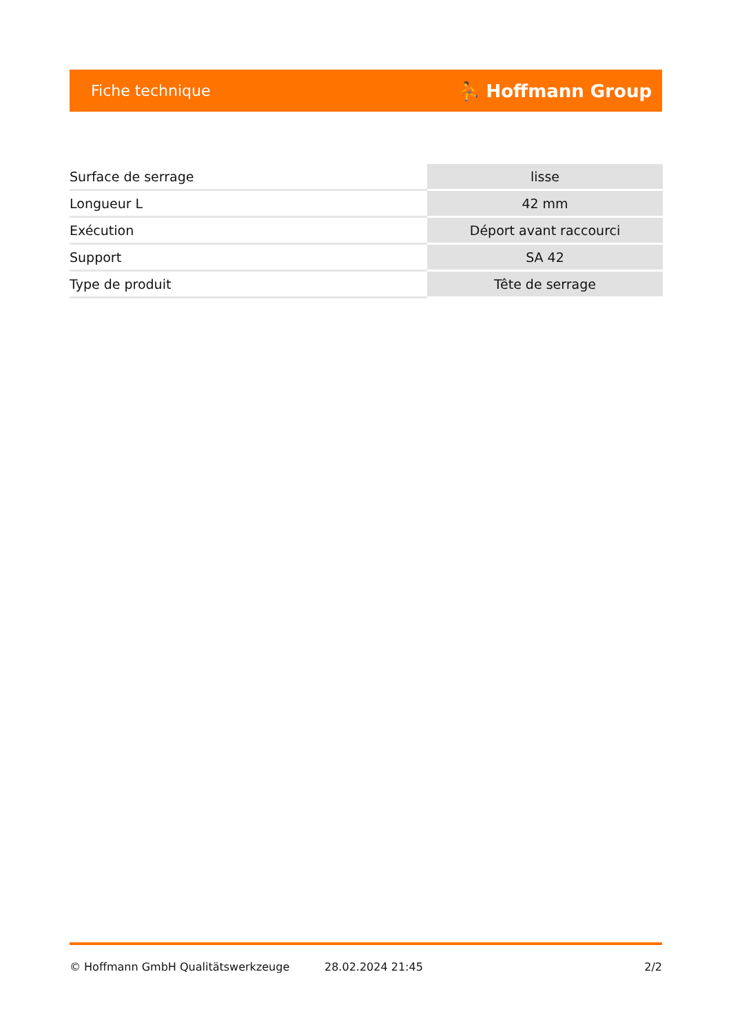Fiche technique ⛹ Hoffmann Group
| Surface de serrage | lisse |
| Longueur L | 42 mm |
| Exécution | Déport avant raccourci |
| Support | SA 42 |
| Type de produit | Tête de serrage |
© Hoffmann GmbH Qualitätswerkzeuge 28.02.2024 21:45 2/2